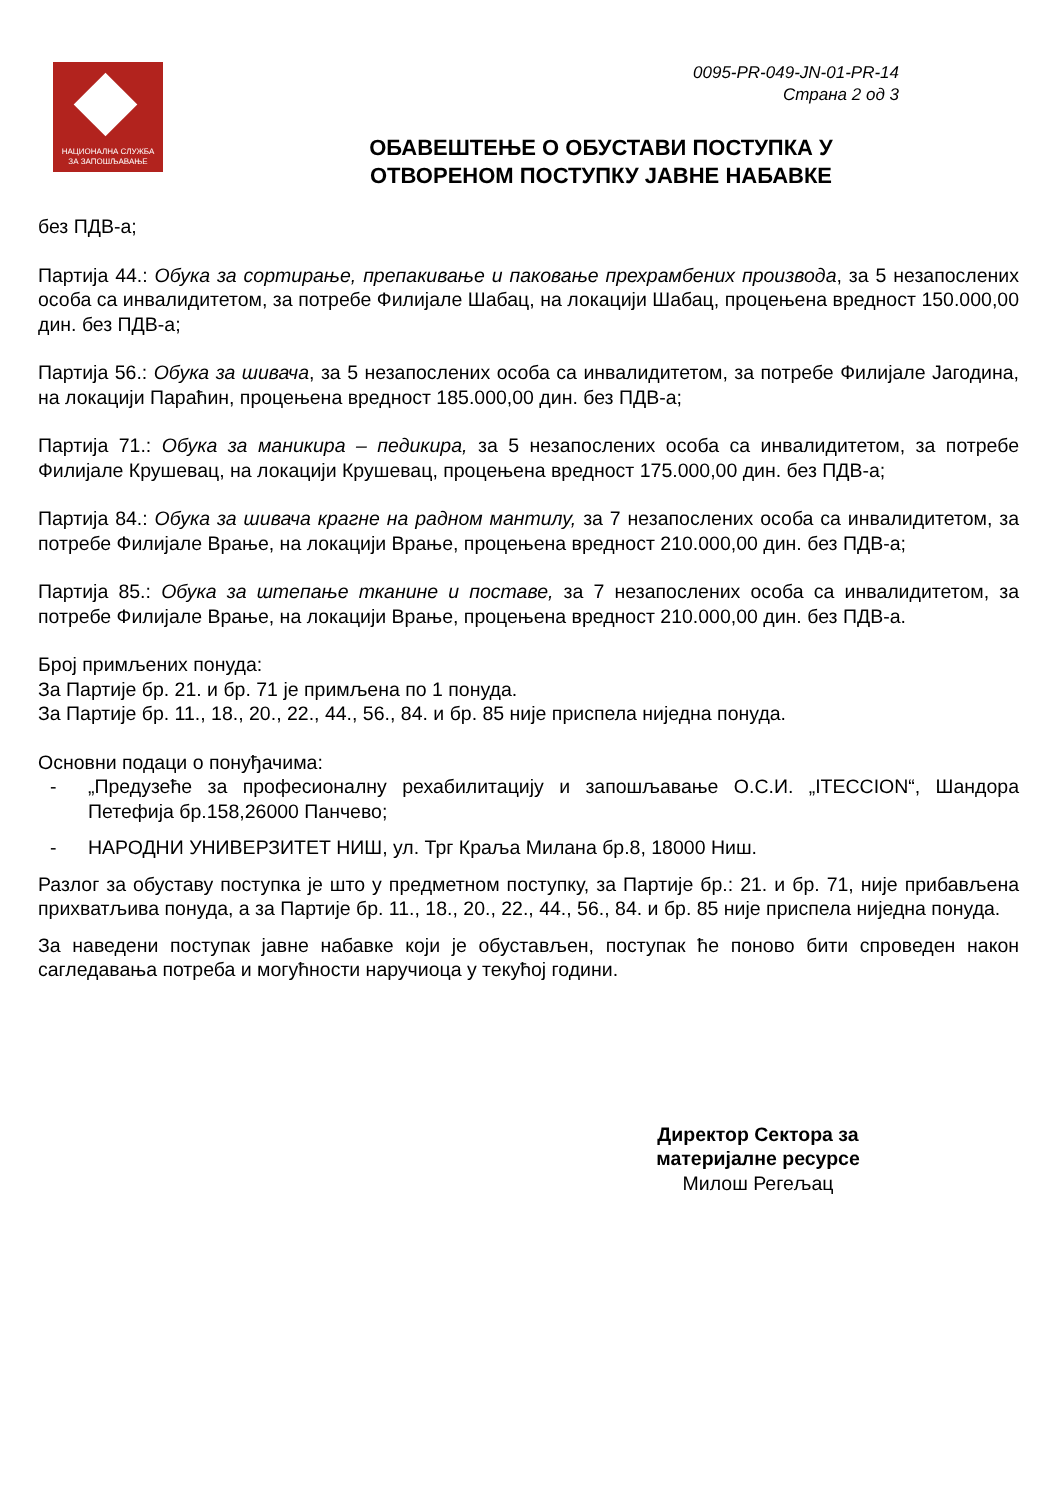НАЦИОНАЛНА СЛУЖБА
ЗА ЗАПОШЉАВАЊЕ
0095-PR-049-JN-01-PR-14
Страна 2 од 3
ОБАВЕШТЕЊЕ О ОБУСТАВИ ПОСТУПКА У
ОТВОРЕНОМ ПОСТУПКУ ЈАВНЕ НАБАВКЕ
без ПДВ-а;
Партија 44.: Обука за сортирање, препакивање и паковање прехрамбених производа, за 5 незапослених особа са инвалидитетом, за потребе Филијале Шабац, на локацији Шабац, процењена вредност 150.000,00 дин. без ПДВ-а;
Партија 56.: Обука за шивача, за 5 незапослених особа са инвалидитетом, за потребе Филијале Јагодина, на локацији Параћин, процењена вредност 185.000,00 дин. без ПДВ-а;
Партија 71.: Обука за маникира – педикира, за 5 незапослених особа са инвалидитетом, за потребе Филијале Крушевац, на локацији Крушевац, процењена вредност 175.000,00 дин. без ПДВ-а;
Партија 84.: Обука за шивача крагне на радном мантилу, за 7 незапослених особа са инвалидитетом, за потребе Филијале Врање, на локацији Врање, процењена вредност 210.000,00 дин. без ПДВ-а;
Партија 85.: Обука за штепање тканине и поставе, за 7 незапослених особа са инвалидитетом, за потребе Филијале Врање, на локацији Врање, процењена вредност 210.000,00 дин. без ПДВ-а.
Број примљених понуда:
За Партије бр. 21. и бр. 71 је примљена по 1 понуда.
За Партије бр. 11., 18., 20., 22., 44., 56., 84. и бр. 85 није приспела ниједна понуда.
Основни подаци о понуђачима:
- „Предузеће за професионалну рехабилитацију и запошљавање О.С.И. „ITECCION“, Шандора Петефија бр.158,26000 Панчево;
- НАРОДНИ УНИВЕРЗИТЕТ НИШ, ул. Трг Краља Милана бр.8, 18000 Ниш.
Разлог за обуставу поступка је што у предметном поступку, за Партије бр.: 21. и бр. 71, није прибављена прихватљива понуда, а за Партије бр. 11., 18., 20., 22., 44., 56., 84. и бр. 85 није приспела ниједна понуда.
За наведени поступак јавне набавке који је обустављен, поступак ће поново бити спроведен након сагледавања потреба и могућности наручиоца у текућој години.
Директор Сектора за
материјалне ресурсе
Милош Регељац